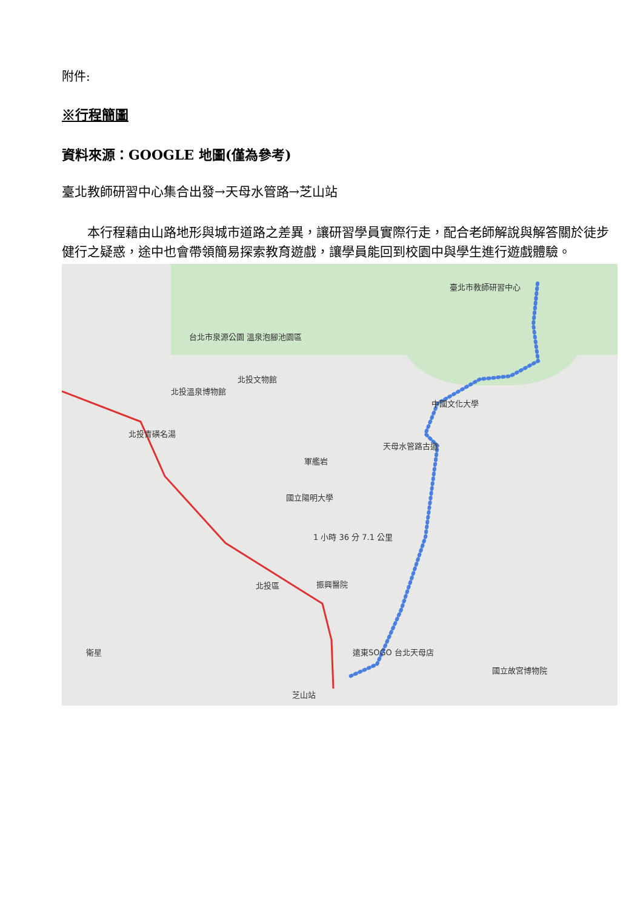附件:
※行程簡圖
資料來源：GOOGLE 地圖(僅為參考)
臺北教師研習中心集合出發→天母水管路→芝山站
本行程藉由山路地形與城市道路之差異，讓研習學員實際行走，配合老師解說與解答關於徒步健行之疑惑，途中也會帶領簡易探索教育遊戲，讓學員能回到校園中與學生進行遊戲體驗。
臺北市教師研習中心
天母水管路古道
中國文化大學
台北市泉源公園 溫泉泡腳池園區
北投文物館
北投溫泉博物館
北投青磺名湯
國立陽明大學
軍艦岩
1 小時 36 分 7.1 公里
振興醫院 北投區
遠東SOGO 台北天母店
芝山站
國立故宮博物院
衛星